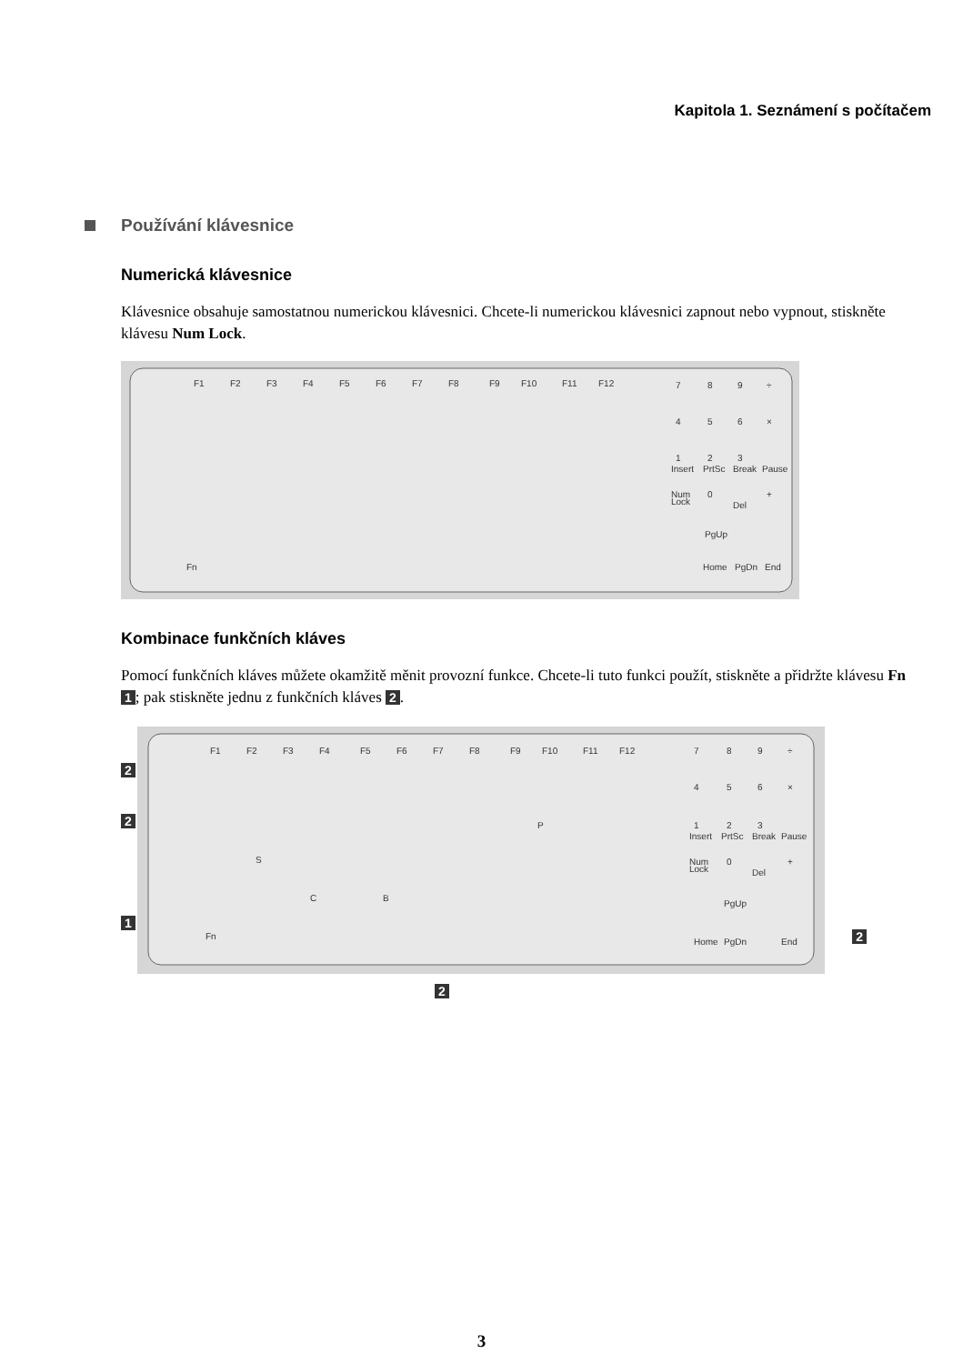Kapitola 1. Seznámení s počítačem
Používání klávesnice
Numerická klávesnice
Klávesnice obsahuje samostatnou numerickou klávesnici. Chcete-li numerickou klávesnici zapnout nebo vypnout, stiskněte klávesu Num Lock.
F1
F2
F3
F4
F5
F6
F7
F8
F9
F10
F11
F12
7
8
9
÷
4
5
6
×
1
2
3
Insert
PrtSc
Break
Pause
Num
Lock
0
+
Del
Fn
Home
PgDn
End
PgUp
Kombinace funkčních kláves
Pomocí funkčních kláves můžete okamžitě měnit provozní funkce. Chcete-li tuto funkci použít, stiskněte a přidržte klávesu Fn 1; pak stiskněte jednu z funkčních kláves 2.
2
2
1
F1
F2
F3
F4
F5
F6
F7
F8
F9
F10
F11
F12
P
S
C
B
Fn
7
8
9
÷
4
5
6
×
1
2
3
Insert
PrtSc
Break
Pause
Num
Lock
0
+
Del
PgUp
Home
PgDn
End
2
2
3